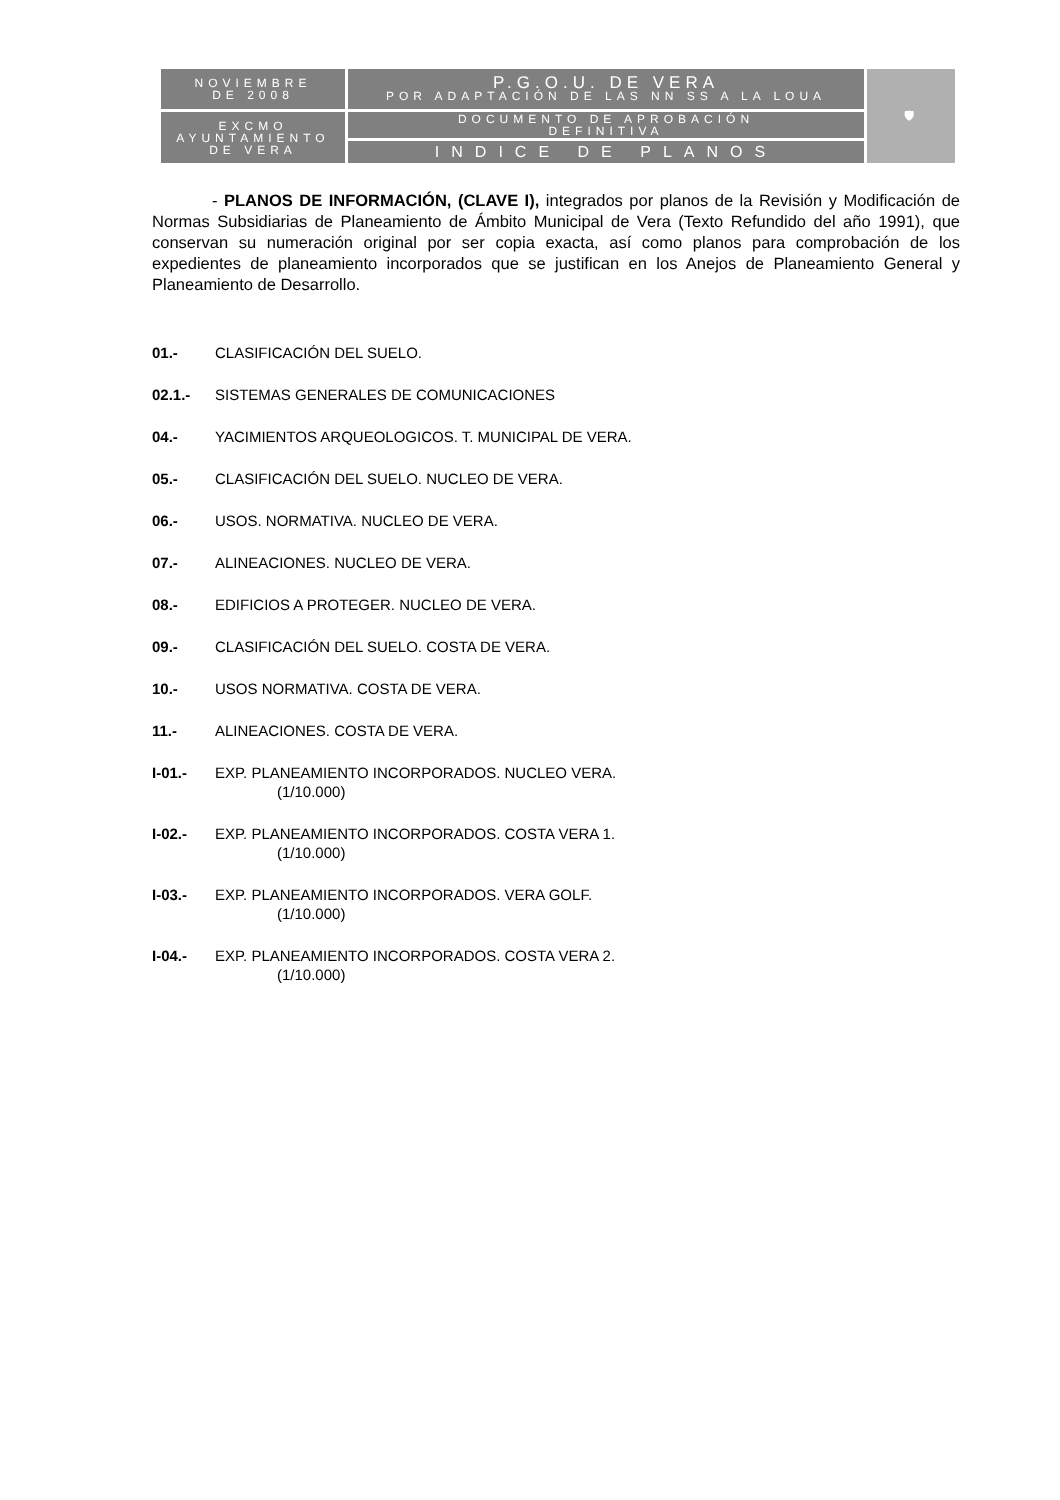| NOVIEMBRE DE 2008 | P.G.O.U. DE VERA POR ADAPTACIÓN DE LAS NN SS A LA LOUA | 🛡 |
| EXCMO AYUNTAMIENTO DE VERA | DOCUMENTO DE APROBACIÓN DEFINITIVA | |
| | INDICE DE PLANOS | |
- PLANOS DE INFORMACIÓN, (CLAVE I), integrados por planos de la Revisión y Modificación de Normas Subsidiarias de Planeamiento de Ámbito Municipal de Vera (Texto Refundido del año 1991), que conservan su numeración original por ser copia exacta, así como planos para comprobación de los expedientes de planeamiento incorporados que se justifican en los Anejos de Planeamiento General y Planeamiento de Desarrollo.
01.- CLASIFICACIÓN DEL SUELO.
02.1.- SISTEMAS GENERALES DE COMUNICACIONES
04.- YACIMIENTOS ARQUEOLOGICOS. T. MUNICIPAL DE VERA.
05.- CLASIFICACIÓN DEL SUELO. NUCLEO DE VERA.
06.- USOS. NORMATIVA. NUCLEO DE VERA.
07.- ALINEACIONES. NUCLEO DE VERA.
08.- EDIFICIOS A PROTEGER. NUCLEO DE VERA.
09.- CLASIFICACIÓN DEL SUELO. COSTA DE VERA.
10.- USOS NORMATIVA. COSTA DE VERA.
11.- ALINEACIONES. COSTA DE VERA.
I-01.- EXP. PLANEAMIENTO INCORPORADOS. NUCLEO VERA.
(1/10.000)
I-02.- EXP. PLANEAMIENTO INCORPORADOS. COSTA VERA 1.
(1/10.000)
I-03.- EXP. PLANEAMIENTO INCORPORADOS. VERA GOLF.
(1/10.000)
I-04.- EXP. PLANEAMIENTO INCORPORADOS. COSTA VERA 2.
(1/10.000)